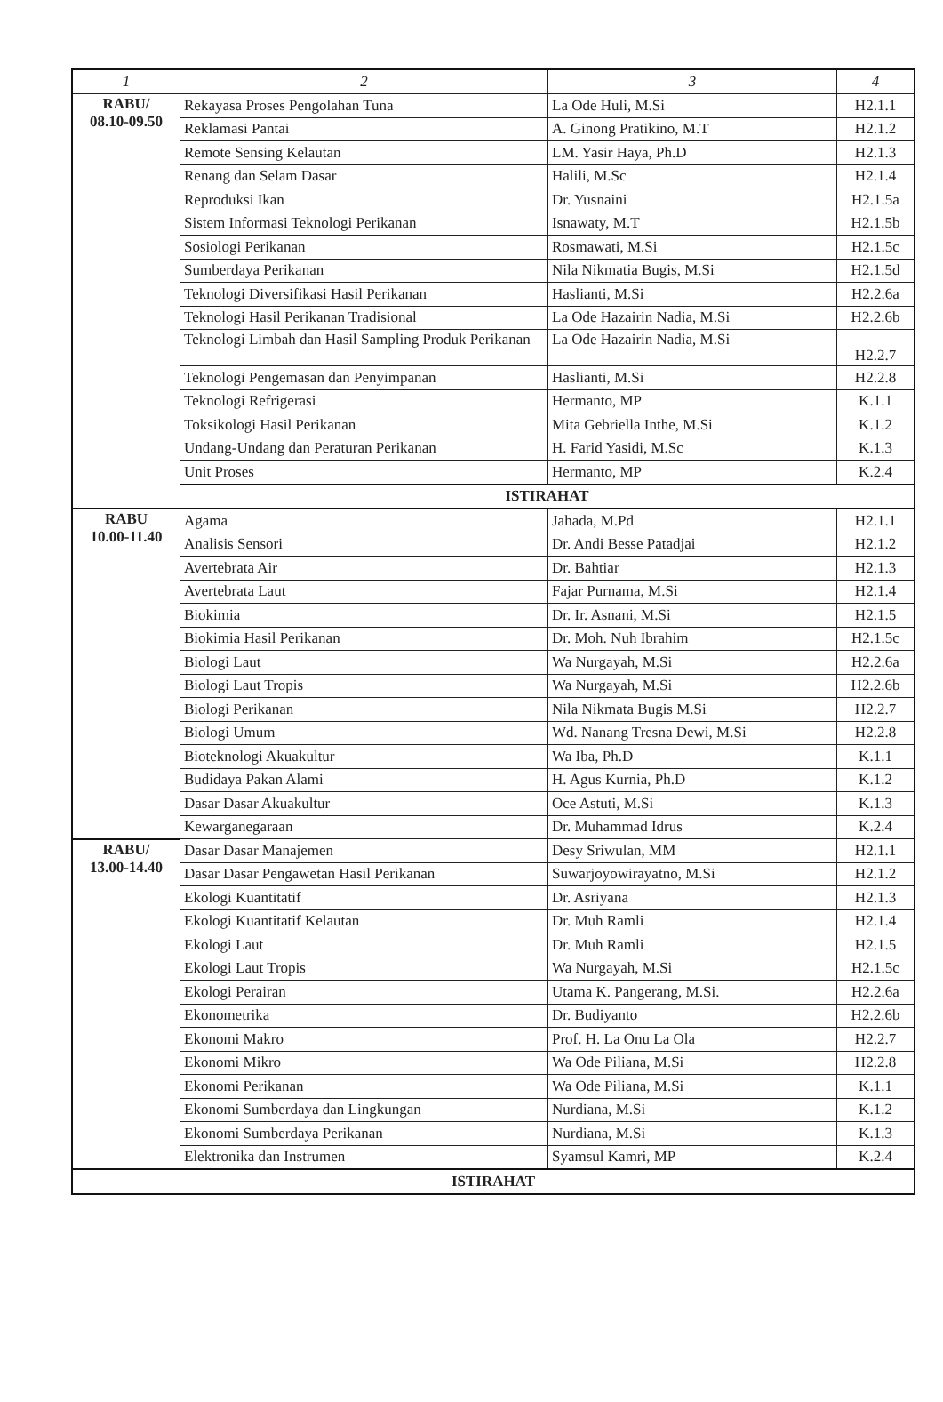| 1 | 2 | 3 | 4 |
| --- | --- | --- | --- |
| RABU/ 08.10-09.50 | Rekayasa Proses Pengolahan Tuna | La Ode Huli, M.Si | H2.1.1 |
| | Reklamasi Pantai | A. Ginong Pratikino, M.T | H2.1.2 |
| | Remote Sensing Kelautan | LM. Yasir Haya, Ph.D | H2.1.3 |
| | Renang dan Selam Dasar | Halili, M.Sc | H2.1.4 |
| | Reproduksi Ikan | Dr. Yusnaini | H2.1.5a |
| | Sistem Informasi Teknologi Perikanan | Isnawaty, M.T | H2.1.5b |
| | Sosiologi Perikanan | Rosmawati, M.Si | H2.1.5c |
| | Sumberdaya Perikanan | Nila Nikmatia Bugis, M.Si | H2.1.5d |
| | Teknologi Diversifikasi Hasil Perikanan | Haslianti, M.Si | H2.2.6a |
| | Teknologi Hasil Perikanan Tradisional | La Ode Hazairin Nadia, M.Si | H2.2.6b |
| | Teknologi Limbah dan Hasil Sampling Produk Perikanan | La Ode Hazairin Nadia, M.Si | H2.2.7 |
| | Teknologi Pengemasan dan Penyimpanan | Haslianti, M.Si | H2.2.8 |
| | Teknologi Refrigerasi | Hermanto, MP | K.1.1 |
| | Toksikologi Hasil Perikanan | Mita Gebriella Inthe, M.Si | K.1.2 |
| | Undang-Undang dan Peraturan Perikanan | H. Farid Yasidi, M.Sc | K.1.3 |
| | Unit Proses | Hermanto, MP | K.2.4 |
| | ISTIRAHAT | | |
| RABU 10.00-11.40 | Agama | Jahada, M.Pd | H2.1.1 |
| | Analisis Sensori | Dr. Andi Besse Patadjai | H2.1.2 |
| | Avertebrata Air | Dr. Bahtiar | H2.1.3 |
| | Avertebrata Laut | Fajar Purnama, M.Si | H2.1.4 |
| | Biokimia | Dr. Ir. Asnani, M.Si | H2.1.5 |
| | Biokimia Hasil Perikanan | Dr. Moh. Nuh Ibrahim | H2.1.5c |
| | Biologi Laut | Wa Nurgayah, M.Si | H2.2.6a |
| | Biologi Laut Tropis | Wa Nurgayah, M.Si | H2.2.6b |
| | Biologi Perikanan | Nila Nikmata Bugis M.Si | H2.2.7 |
| | Biologi Umum | Wd. Nanang Tresna Dewi, M.Si | H2.2.8 |
| | Bioteknologi Akuakultur | Wa Iba, Ph.D | K.1.1 |
| | Budidaya Pakan Alami | H. Agus Kurnia, Ph.D | K.1.2 |
| | Dasar Dasar Akuakultur | Oce Astuti, M.Si | K.1.3 |
| | Kewarganegaraan | Dr. Muhammad Idrus | K.2.4 |
| RABU/ 13.00-14.40 | Dasar Dasar Manajemen | Desy Sriwulan, MM | H2.1.1 |
| | Dasar Dasar Pengawetan Hasil Perikanan | Suwarjoyowirayatno, M.Si | H2.1.2 |
| | Ekologi Kuantitatif | Dr. Asriyana | H2.1.3 |
| | Ekologi Kuantitatif Kelautan | Dr. Muh Ramli | H2.1.4 |
| | Ekologi Laut | Dr. Muh Ramli | H2.1.5 |
| | Ekologi Laut Tropis | Wa Nurgayah, M.Si | H2.1.5c |
| | Ekologi Perairan | Utama K. Pangerang, M.Si. | H2.2.6a |
| | Ekonometrika | Dr. Budiyanto | H2.2.6b |
| | Ekonomi Makro | Prof. H. La Onu La Ola | H2.2.7 |
| | Ekonomi Mikro | Wa Ode Piliana, M.Si | H2.2.8 |
| | Ekonomi Perikanan | Wa Ode Piliana, M.Si | K.1.1 |
| | Ekonomi Sumberdaya dan Lingkungan | Nurdiana, M.Si | K.1.2 |
| | Ekonomi Sumberdaya Perikanan | Nurdiana, M.Si | K.1.3 |
| | Elektronika dan Instrumen | Syamsul Kamri, MP | K.2.4 |
| ISTIRAHAT | | | |